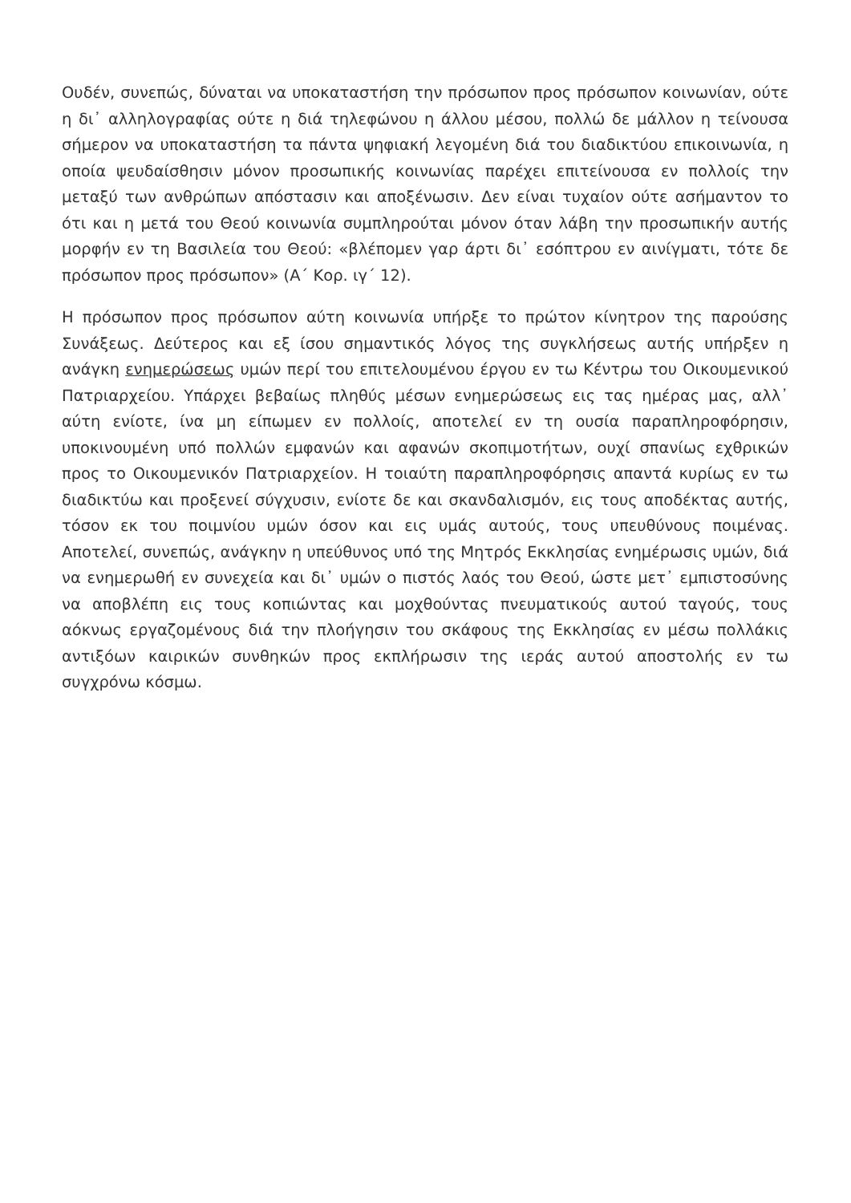Ουδέν, συνεπώς, δύναται να υποκαταστήση την πρόσωπον προς πρόσωπον κοινωνίαν, ούτε η δι᾽ αλληλογραφίας ούτε η διά τηλεφώνου η άλλου μέσου, πολλώ δε μάλλον η τείνουσα σήμερον να υποκαταστήση τα πάντα ψηφιακή λεγομένη διά του διαδικτύου επικοινωνία, η οποία ψευδαίσθησιν μόνον προσωπικής κοινωνίας παρέχει επιτείνουσα εν πολλοίς την μεταξύ των ανθρώπων απόστασιν και αποξένωσιν. Δεν είναι τυχαίον ούτε ασήμαντον το ότι και η μετά του Θεού κοινωνία συμπληρούται μόνον όταν λάβη την προσωπικήν αυτής μορφήν εν τη Βασιλεία του Θεού: «βλέπομεν γαρ άρτι δι᾽ εσόπτρου εν αινίγματι, τότε δε πρόσωπον προς πρόσωπον» (Α΄ Κορ. ιγ΄ 12).
Η πρόσωπον προς πρόσωπον αύτη κοινωνία υπήρξε το πρώτον κίνητρον της παρούσης Συνάξεως. Δεύτερος και εξ ίσου σημαντικός λόγος της συγκλήσεως αυτής υπήρξεν η ανάγκη ενημερώσεως υμών περί του επιτελουμένου έργου εν τω Κέντρω του Οικουμενικού Πατριαρχείου. Υπάρχει βεβαίως πληθύς μέσων ενημερώσεως εις τας ημέρας μας, αλλ᾽ αύτη ενίοτε, ίνα μη είπωμεν εν πολλοίς, αποτελεί εν τη ουσία παραπληροφόρησιν, υποκινουμένη υπό πολλών εμφανών και αφανών σκοπιμοτήτων, ουχί σπανίως εχθρικών προς το Οικουμενικόν Πατριαρχείον. Η τοιαύτη παραπληροφόρησις απαντά κυρίως εν τω διαδικτύω και προξενεί σύγχυσιν, ενίοτε δε και σκανδαλισμόν, εις τους αποδέκτας αυτής, τόσον εκ του ποιμνίου υμών όσον και εις υμάς αυτούς, τους υπευθύνους ποιμένας. Αποτελεί, συνεπώς, ανάγκην η υπεύθυνος υπό της Μητρός Εκκλησίας ενημέρωσις υμών, διά να ενημερωθή εν συνεχεία και δι᾽ υμών ο πιστός λαός του Θεού, ώστε μετ᾽ εμπιστοσύνης να αποβλέπη εις τους κοπιώντας και μοχθούντας πνευματικούς αυτού ταγούς, τους αόκνως εργαζομένους διά την πλοήγησιν του σκάφους της Εκκλησίας εν μέσω πολλάκις αντιξόων καιρικών συνθηκών προς εκπλήρωσιν της ιεράς αυτού αποστολής εν τω συγχρόνω κόσμω.